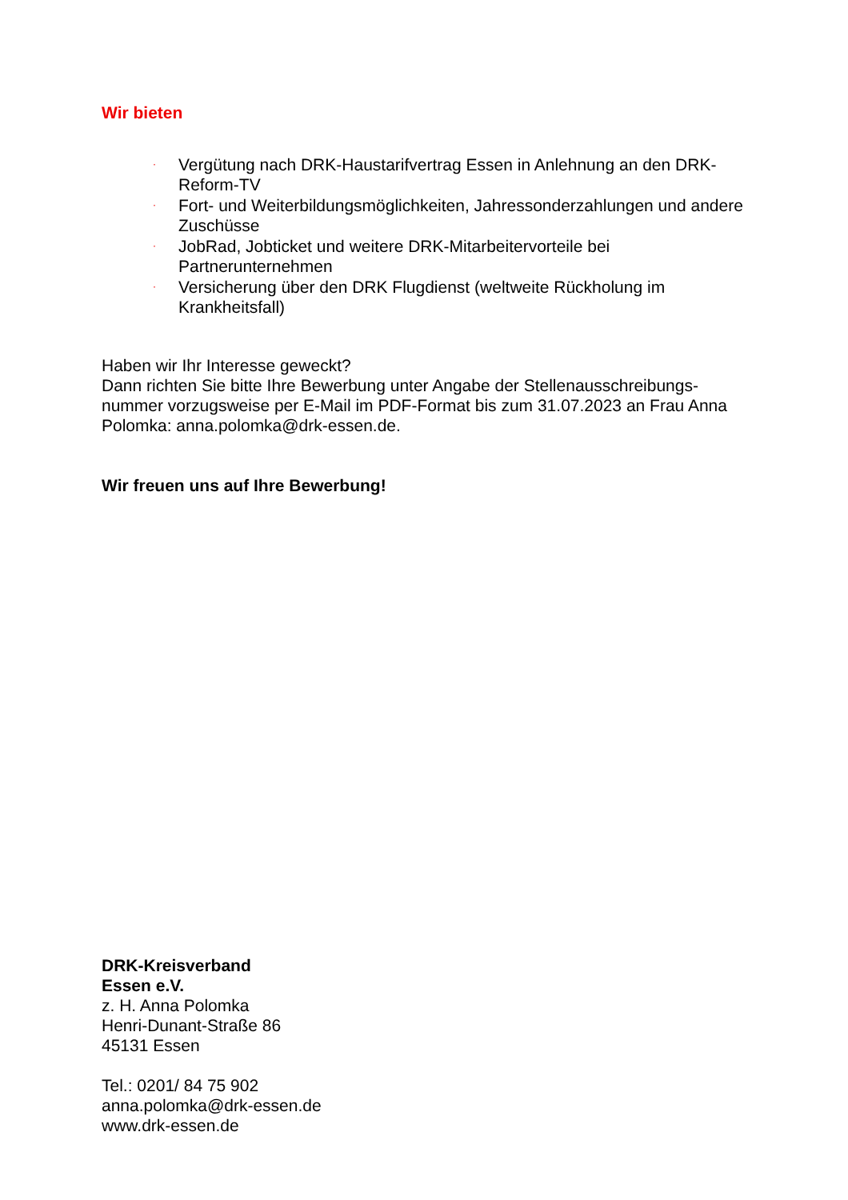Wir bieten
· Vergütung nach DRK-Haustarifvertrag Essen in Anlehnung an den DRK-Reform-TV
· Fort- und Weiterbildungsmöglichkeiten, Jahressonderzahlungen und andere Zuschüsse
· JobRad, Jobticket und weitere DRK-Mitarbeitervorteile bei Partnerunternehmen
· Versicherung über den DRK Flugdienst (weltweite Rückholung im Krankheitsfall)
Haben wir Ihr Interesse geweckt?
Dann richten Sie bitte Ihre Bewerbung unter Angabe der Stellenausschreibungs-nummer vorzugsweise per E-Mail im PDF-Format bis zum 31.07.2023 an Frau Anna Polomka: anna.polomka@drk-essen.de.
Wir freuen uns auf Ihre Bewerbung!
DRK-Kreisverband
Essen e.V.
z. H. Anna Polomka
Henri-Dunant-Straße 86
45131 Essen
Tel.: 0201/ 84 75 902
anna.polomka@drk-essen.de
www.drk-essen.de